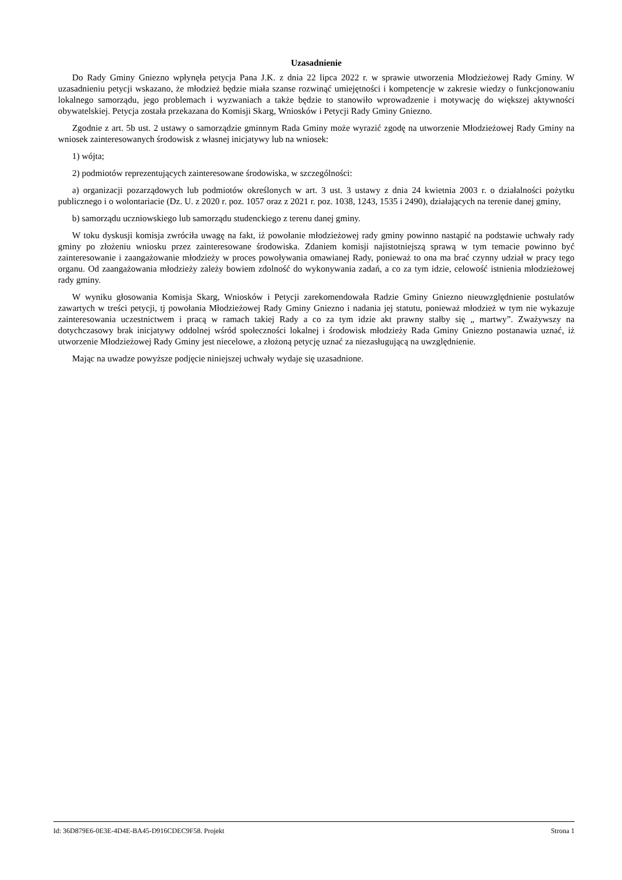Uzasadnienie
Do Rady Gminy Gniezno wpłynęła petycja Pana J.K. z dnia 22 lipca 2022 r. w sprawie utworzenia Młodzieżowej Rady Gminy. W uzasadnieniu petycji wskazano, że młodzież będzie miała szanse rozwinąć umiejętności i kompetencje w zakresie wiedzy o funkcjonowaniu lokalnego samorządu, jego problemach i wyzwaniach a także będzie to stanowiło wprowadzenie i motywację do większej aktywności obywatelskiej. Petycja została przekazana do Komisji Skarg, Wniosków i Petycji Rady Gminy Gniezno.
Zgodnie z art. 5b ust. 2 ustawy o samorządzie gminnym Rada Gminy może wyrazić zgodę na utworzenie Młodzieżowej Rady Gminy na wniosek zainteresowanych środowisk z własnej inicjatywy lub na wniosek:
1) wójta;
2) podmiotów reprezentujących zainteresowane środowiska, w szczególności:
a) organizacji pozarządowych lub podmiotów określonych w art. 3 ust. 3 ustawy z dnia 24 kwietnia 2003 r. o działalności pożytku publicznego i o wolontariacie (Dz. U. z 2020 r. poz. 1057 oraz z 2021 r. poz. 1038, 1243, 1535 i 2490), działających na terenie danej gminy,
b) samorządu uczniowskiego lub samorządu studenckiego z terenu danej gminy.
W toku dyskusji komisja zwróciła uwagę na fakt, iż powołanie młodzieżowej rady gminy powinno nastąpić na podstawie uchwały rady gminy po złożeniu wniosku przez zainteresowane środowiska. Zdaniem komisji najistotniejszą sprawą w tym temacie powinno być zainteresowanie i zaangażowanie młodzieży w proces powoływania omawianej Rady, ponieważ to ona ma brać czynny udział w pracy tego organu. Od zaangażowania młodzieży zależy bowiem zdolność do wykonywania zadań, a co za tym idzie, celowość istnienia młodzieżowej rady gminy.
W wyniku głosowania Komisja Skarg, Wniosków i Petycji zarekomendowała Radzie Gminy Gniezno nieuwzględnienie postulatów zawartych w treści petycji, tj powołania Młodzieżowej Rady Gminy Gniezno i nadania jej statutu, ponieważ młodzież w tym nie wykazuje zainteresowania uczestnictwem i pracą w ramach takiej Rady a co za tym idzie akt prawny stałby się „ martwy”. Zważywszy na dotychczasowy brak inicjatywy oddolnej wśród społeczności lokalnej i środowisk młodzieży Rada Gminy Gniezno postanawia uznać, iż utworzenie Młodzieżowej Rady Gminy jest niecelowe, a złożoną petycję uznać za niezasługującą na uwzględnienie.
Mając na uwadze powyższe podjęcie niniejszej uchwały wydaje się uzasadnione.
Id: 36D879E6-0E3E-4D4E-BA45-D916CDEC9F58. Projekt Strona 1